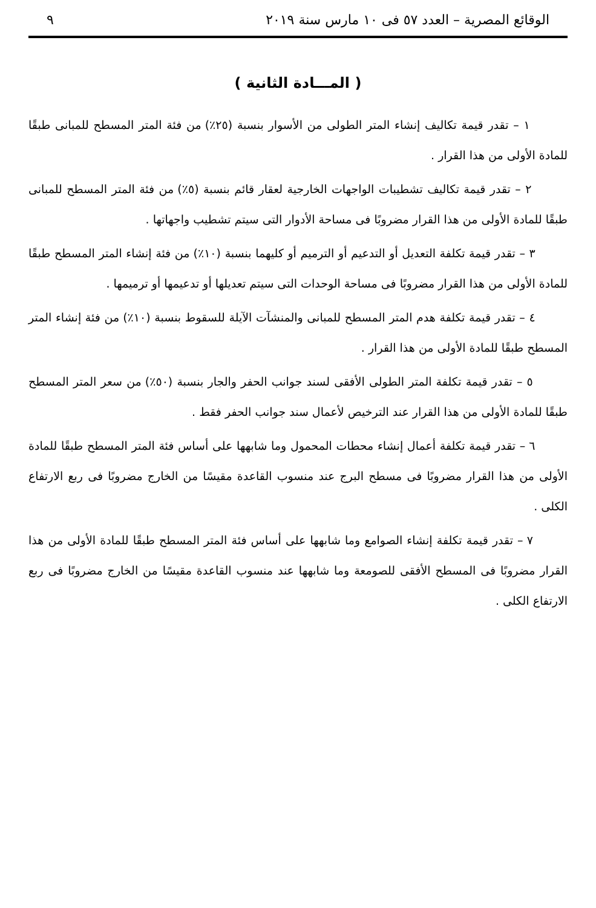الوقائع المصرية – العدد ٥٧ فى ١٠ مارس سنة ٢٠١٩ ٩
( المـــادة الثانية )
١ – تقدر قيمة تكاليف إنشاء المتر الطولى من الأسوار بنسبة (٢٥٪) من فئة المتر المسطح للمبانى طبقًا للمادة الأولى من هذا القرار .
٢ – تقدر قيمة تكاليف تشطيبات الواجهات الخارجية لعقار قائم بنسبة (٥٪) من فئة المتر المسطح للمبانى طبقًا للمادة الأولى من هذا القرار مضروبًا فى مساحة الأدوار التى سيتم تشطيب واجهاتها .
٣ – تقدر قيمة تكلفة التعديل أو التدعيم أو الترميم أو كليهما بنسبة (١٠٪) من فئة إنشاء المتر المسطح طبقًا للمادة الأولى من هذا القرار مضروبًا فى مساحة الوحدات التى سيتم تعديلها أو تدعيمها أو ترميمها .
٤ – تقدر قيمة تكلفة هدم المتر المسطح للمبانى والمنشآت الآيلة للسقوط بنسبة (١٠٪) من فئة إنشاء المتر المسطح طبقًا للمادة الأولى من هذا القرار .
٥ – تقدر قيمة تكلفة المتر الطولى الأفقى لسند جوانب الحفر والجار بنسبة (٥٠٪) من سعر المتر المسطح طبقًا للمادة الأولى من هذا القرار عند الترخيص لأعمال سند جوانب الحفر فقط .
٦ – تقدر قيمة تكلفة أعمال إنشاء محطات المحمول وما شابهها على أساس فئة المتر المسطح طبقًا للمادة الأولى من هذا القرار مضروبًا فى مسطح البرج عند منسوب القاعدة مقيسًا من الخارج مضروبًا فى ربع الارتفاع الكلى .
٧ – تقدر قيمة تكلفة إنشاء الصوامع وما شابهها على أساس فئة المتر المسطح طبقًا للمادة الأولى من هذا القرار مضروبًا فى المسطح الأفقى للصومعة وما شابهها عند منسوب القاعدة مقيسًا من الخارج مضروبًا فى ربع الارتفاع الكلى .